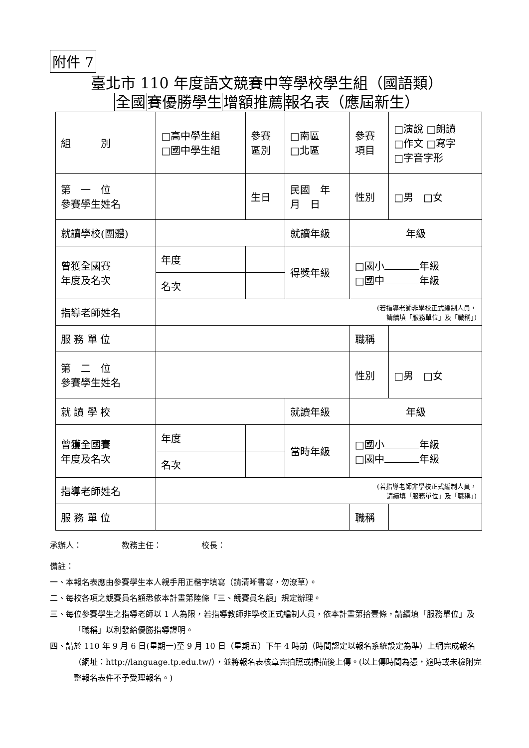附件 7
臺北市 110 年度語文競賽中等學校學生組（國語類）
全國賽優勝學生增額推薦報名表（應屆新生）
| 組 別 | □高中學生組 □國中學生組 | | 參賽 區別 | □南區 □北區 | 參賽 項目 | □演說 □朗讀 □作文 □寫字 □字音字形 |
| 第 一 位 參賽學生姓名 | | | 生日 | 民國 年 月 日 | 性別 | □男 □女 |
| 就讀學校(團體) | | | | 就讀年級 | 年級 | |
| 曾獲全國賽 年度及名次 | 年度 | | | 得獎年級 | □國小 年級 □國中 年級 | |
| | 名次 | | | | | |
| 指導老師姓名 | (若指導老師非學校正式編制人員， 請續填「服務單位」及「職稱」) | | | | | |
| 服 務 單 位 | | | | | 職稱 | |
| 第 二 位 參賽學生姓名 | | | | | 性別 | □男 □女 |
| 就 讀 學 校 | | | | 就讀年級 | 年級 | |
| 曾獲全國賽 年度及名次 | 年度 | | | 當時年級 | □國小 年級 □國中 年級 | |
| | 名次 | | | | | |
| 指導老師姓名 | (若指導老師非學校正式編制人員， 請續填「服務單位」及「職稱」) | | | | | |
| 服 務 單 位 | | | | | 職稱 | |
承辦人：　　　　　教務主任：　　　　　校長：
備註：
一、本報名表應由參賽學生本人親手用正楷字填寫（請清晰書寫，勿潦草）。
二、每校各項之競賽員名額悉依本計畫第陸條「三、競賽員名額」規定辦理。
三、每位參賽學生之指導老師以 1 人為限，若指導教師非學校正式編制人員，依本計畫第拾壹條，請續填「服務單位」及「職稱」以利發給優勝指導證明。
四、請於 110 年 9 月 6 日(星期一)至 9 月 10 日（星期五）下午 4 時前（時間認定以報名系統設定為準）上網完成報名（網址：http://language.tp.edu.tw/），並將報名表核章完拍照或掃描後上傳。(以上傳時間為憑，逾時或未檢附完整報名表件不予受理報名。)